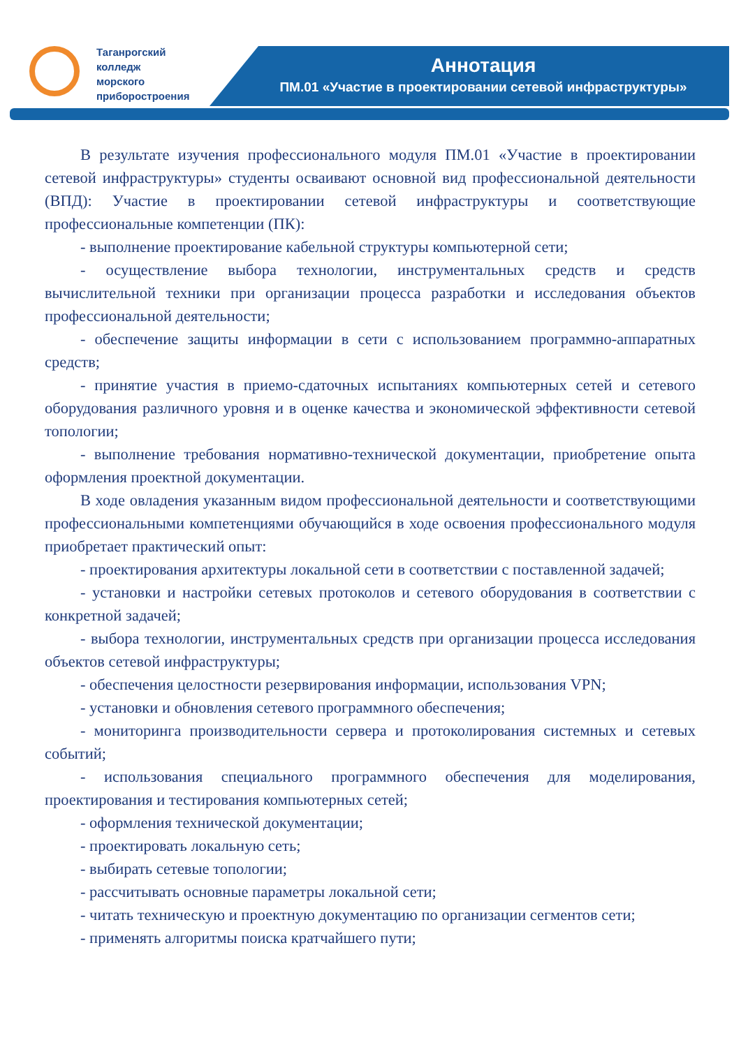Таганрогский
колледж
морского
приборостроения
Аннотация
ПМ.01 «Участие в проектировании сетевой инфраструктуры»
В результате изучения профессионального модуля ПМ.01 «Участие в проектировании сетевой инфраструктуры» студенты осваивают основной вид профессиональной деятельности (ВПД): Участие в проектировании сетевой инфраструктуры и соответствующие профессиональные компетенции (ПК):
- выполнение проектирование кабельной структуры компьютерной сети;
- осуществление выбора технологии, инструментальных средств и средств вычислительной техники при организации процесса разработки и исследования объектов профессиональной деятельности;
- обеспечение защиты информации в сети с использованием программно-аппаратных средств;
- принятие участия в приемо-сдаточных испытаниях компьютерных сетей и сетевого оборудования различного уровня и в оценке качества и экономической эффективности сетевой топологии;
- выполнение требования нормативно-технической документации, приобретение опыта оформления проектной документации.
В ходе овладения указанным видом профессиональной деятельности и соответствующими профессиональными компетенциями обучающийся в ходе освоения профессионального модуля приобретает практический опыт:
- проектирования архитектуры локальной сети в соответствии с поставленной задачей;
- установки и настройки сетевых протоколов и сетевого оборудования в соответствии с конкретной задачей;
- выбора технологии, инструментальных средств при организации процесса исследования объектов сетевой инфраструктуры;
- обеспечения целостности резервирования информации, использования VPN;
- установки и обновления сетевого программного обеспечения;
- мониторинга производительности сервера и протоколирования системных и сетевых событий;
- использования специального программного обеспечения для моделирования, проектирования и тестирования компьютерных сетей;
- оформления технической документации;
- проектировать локальную сеть;
- выбирать сетевые топологии;
- рассчитывать основные параметры локальной сети;
- читать техническую и проектную документацию по организации сегментов сети;
- применять алгоритмы поиска кратчайшего пути;